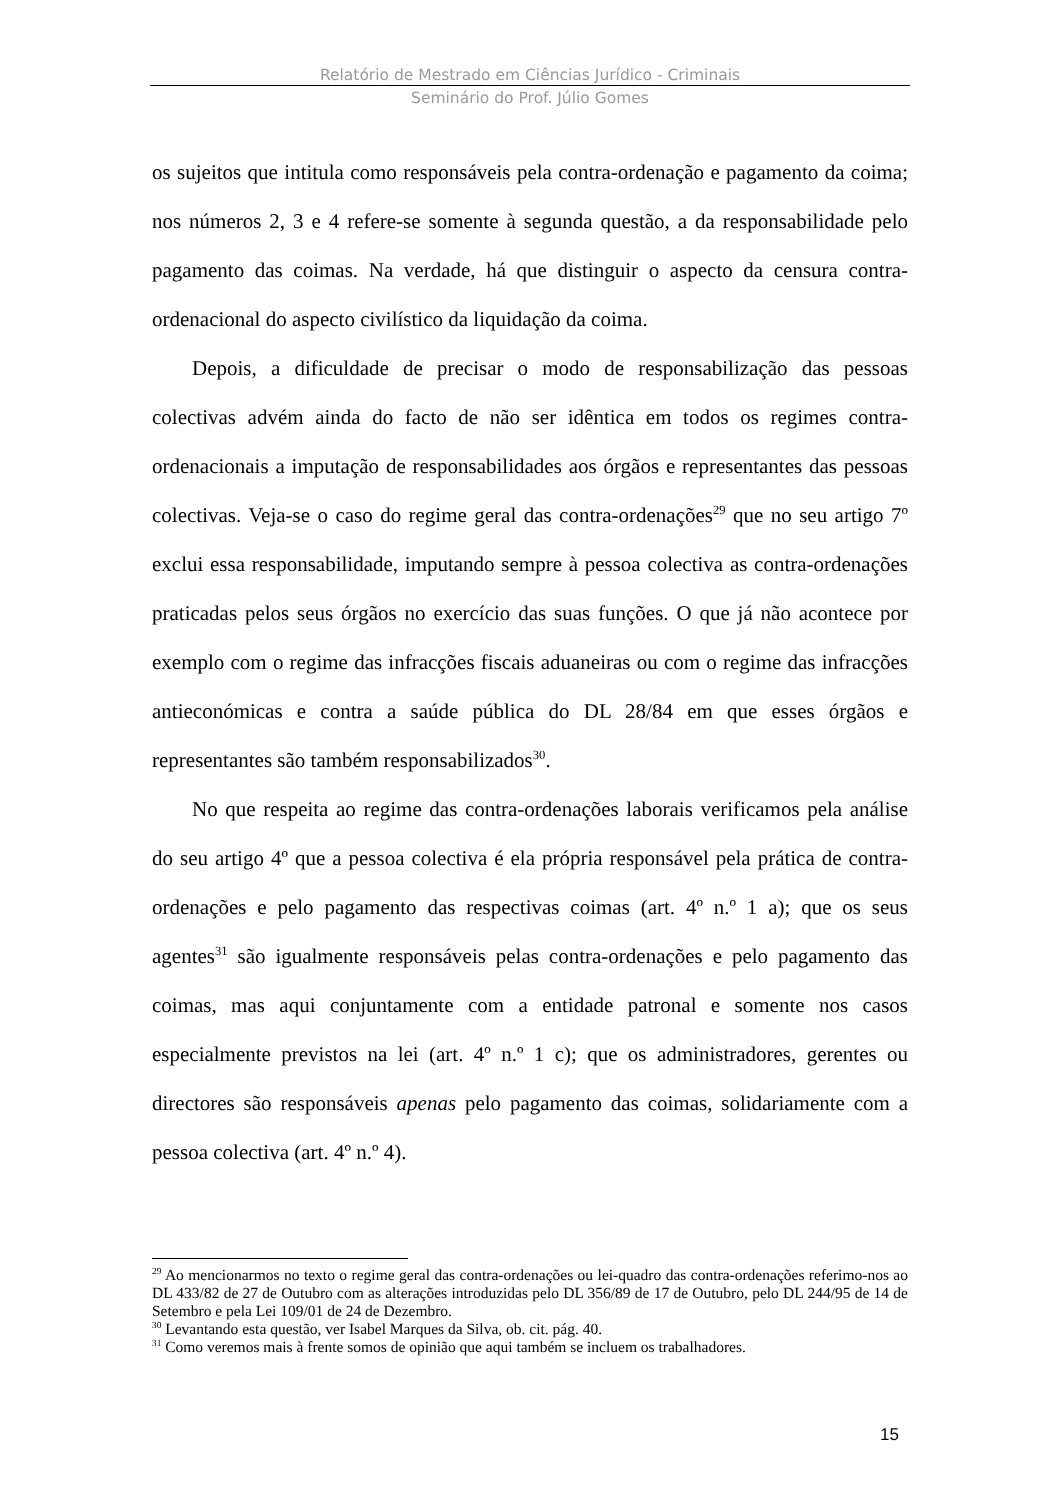Relatório de Mestrado em Ciências Jurídico - Criminais
Seminário do Prof. Júlio Gomes
os sujeitos que intitula como responsáveis pela contra-ordenação e pagamento da coima; nos números 2, 3 e 4 refere-se somente à segunda questão, a da responsabilidade pelo pagamento das coimas. Na verdade, há que distinguir o aspecto da censura contra-ordenacional do aspecto civilístico da liquidação da coima.
Depois, a dificuldade de precisar o modo de responsabilização das pessoas colectivas advém ainda do facto de não ser idêntica em todos os regimes contra-ordenacionais a imputação de responsabilidades aos órgãos e representantes das pessoas colectivas. Veja-se o caso do regime geral das contra-ordenações<sup>29</sup> que no seu artigo 7º exclui essa responsabilidade, imputando sempre à pessoa colectiva as contra-ordenações praticadas pelos seus órgãos no exercício das suas funções. O que já não acontece por exemplo com o regime das infracções fiscais aduaneiras ou com o regime das infracções antieconómicas e contra a saúde pública do DL 28/84 em que esses órgãos e representantes são também responsabilizados<sup>30</sup>.
No que respeita ao regime das contra-ordenações laborais verificamos pela análise do seu artigo 4º que a pessoa colectiva é ela própria responsável pela prática de contra-ordenações e pelo pagamento das respectivas coimas (art. 4º n.º 1 a); que os seus agentes<sup>31</sup> são igualmente responsáveis pelas contra-ordenações e pelo pagamento das coimas, mas aqui conjuntamente com a entidade patronal e somente nos casos especialmente previstos na lei (art. 4º n.º 1 c); que os administradores, gerentes ou directores são responsáveis apenas pelo pagamento das coimas, solidariamente com a pessoa colectiva (art. 4º n.º 4).
<sup>29</sup> Ao mencionarmos no texto o regime geral das contra-ordenações ou lei-quadro das contra-ordenações referimo-nos ao DL 433/82 de 27 de Outubro com as alterações introduzidas pelo DL 356/89 de 17 de Outubro, pelo DL 244/95 de 14 de Setembro e pela Lei 109/01 de 24 de Dezembro.
<sup>30</sup> Levantando esta questão, ver Isabel Marques da Silva, ob. cit. pág. 40.
<sup>31</sup> Como veremos mais à frente somos de opinião que aqui também se incluem os trabalhadores.
15